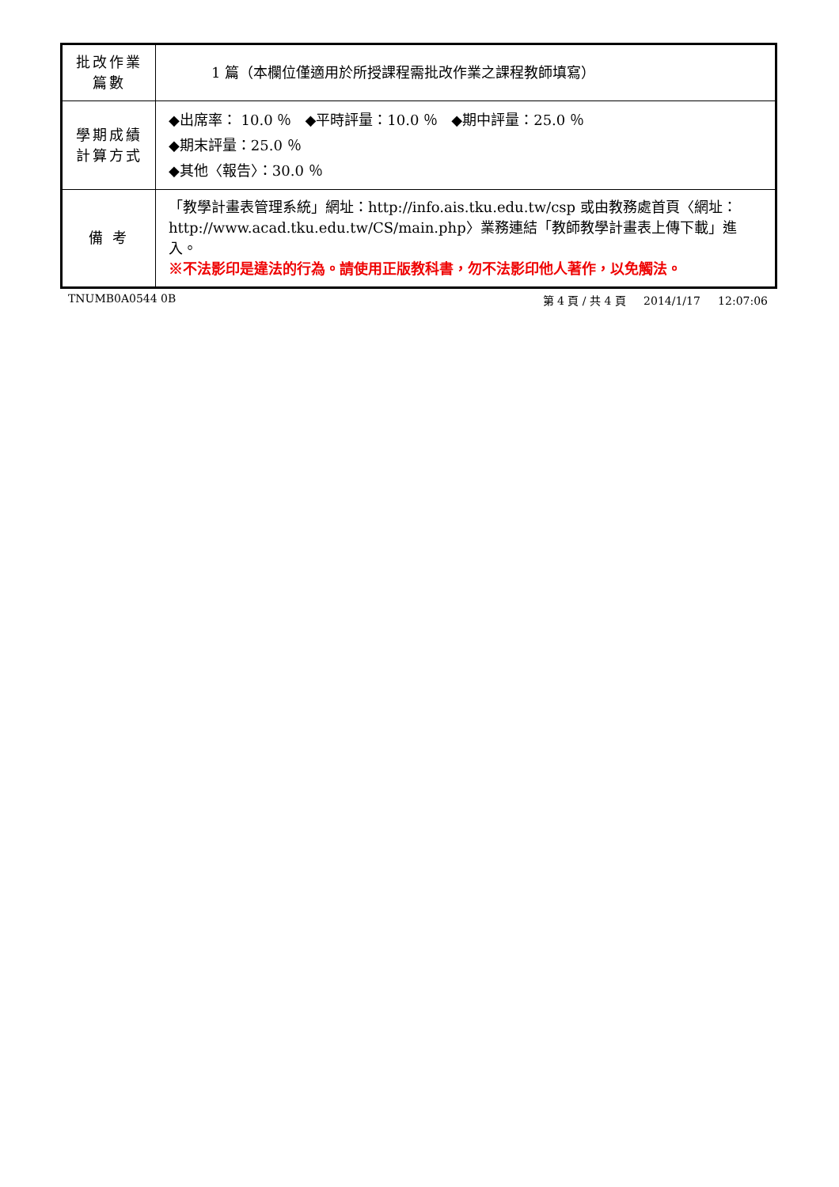| 批改作業 篇數 | 1 篇（本欄位僅適用於所授課程需批改作業之課程教師填寫） |
| 學期成績 計算方式 | ◆出席率： 10.0 ％ ◆平時評量：10.0 ％ ◆期中評量：25.0 ％ ◆期末評量：25.0 ％ ◆其他〈報告〉：30.0 ％ |
| 備 考 | 「教學計畫表管理系統」網址： http://info.ais.tku.edu.tw/csp 或由教務處首頁〈網址： http://www.acad.tku.edu.tw/CS/main.php 〉業務連結「教師教學計畫表上傳下載」進入。 ※不法影印是違法的行為。請使用正版教科書，勿不法影印他人著作，以免觸法。 |
TNUMB0A0544 0B 第 4 頁 / 共 4 頁 2014/1/17 12:07:06